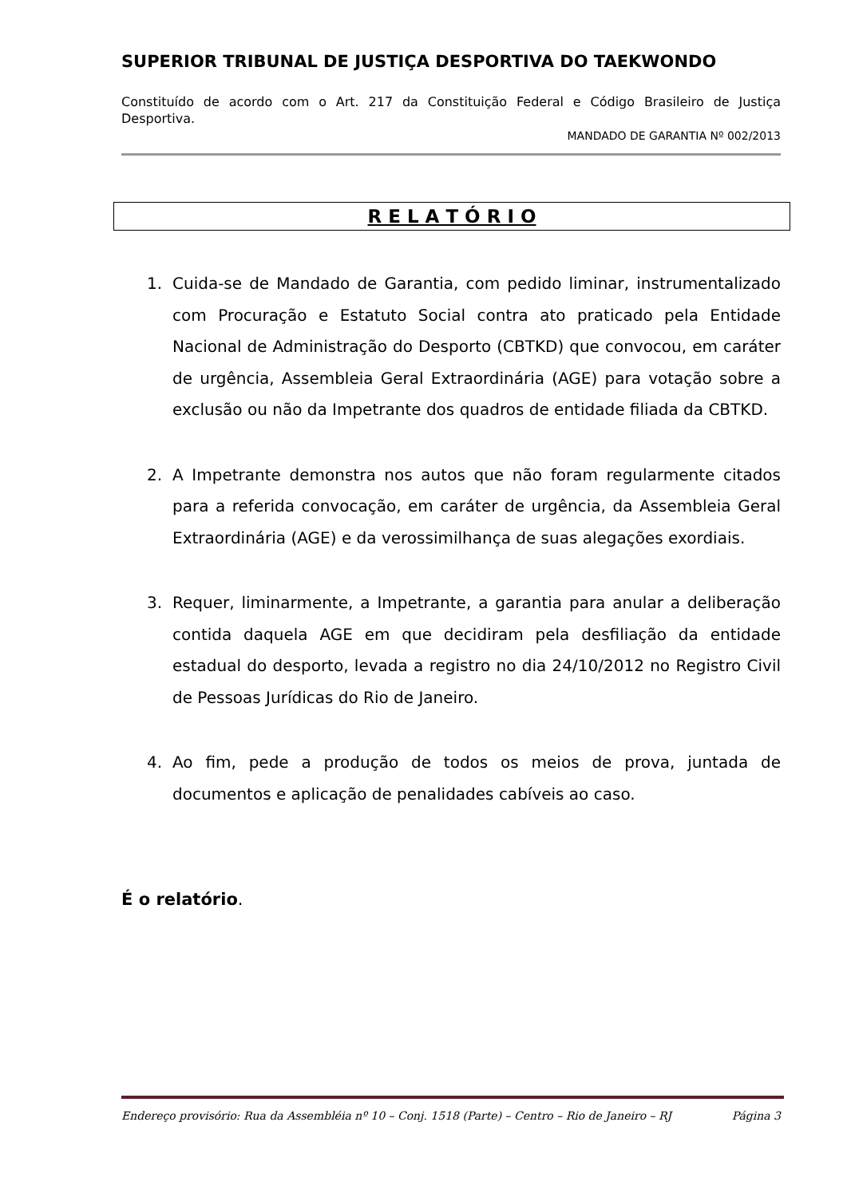SUPERIOR TRIBUNAL DE JUSTIÇA DESPORTIVA DO TAEKWONDO
Constituído de acordo com o Art. 217 da Constituição Federal e Código Brasileiro de Justiça Desportiva.
MANDADO DE GARANTIA Nº 002/2013
R E L A T Ó R I O
1. Cuida-se de Mandado de Garantia, com pedido liminar, instrumentalizado com Procuração e Estatuto Social contra ato praticado pela Entidade Nacional de Administração do Desporto (CBTKD) que convocou, em caráter de urgência, Assembleia Geral Extraordinária (AGE) para votação sobre a exclusão ou não da Impetrante dos quadros de entidade filiada da CBTKD.
2. A Impetrante demonstra nos autos que não foram regularmente citados para a referida convocação, em caráter de urgência, da Assembleia Geral Extraordinária (AGE) e da verossimilhança de suas alegações exordiais.
3. Requer, liminarmente, a Impetrante, a garantia para anular a deliberação contida daquela AGE em que decidiram pela desfiliação da entidade estadual do desporto, levada a registro no dia 24/10/2012 no Registro Civil de Pessoas Jurídicas do Rio de Janeiro.
4. Ao fim, pede a produção de todos os meios de prova, juntada de documentos e aplicação de penalidades cabíveis ao caso.
É o relatório.
Endereço provisório: Rua da Assembléia nº 10 – Conj. 1518 (Parte) – Centro – Rio de Janeiro – RJ Página 3